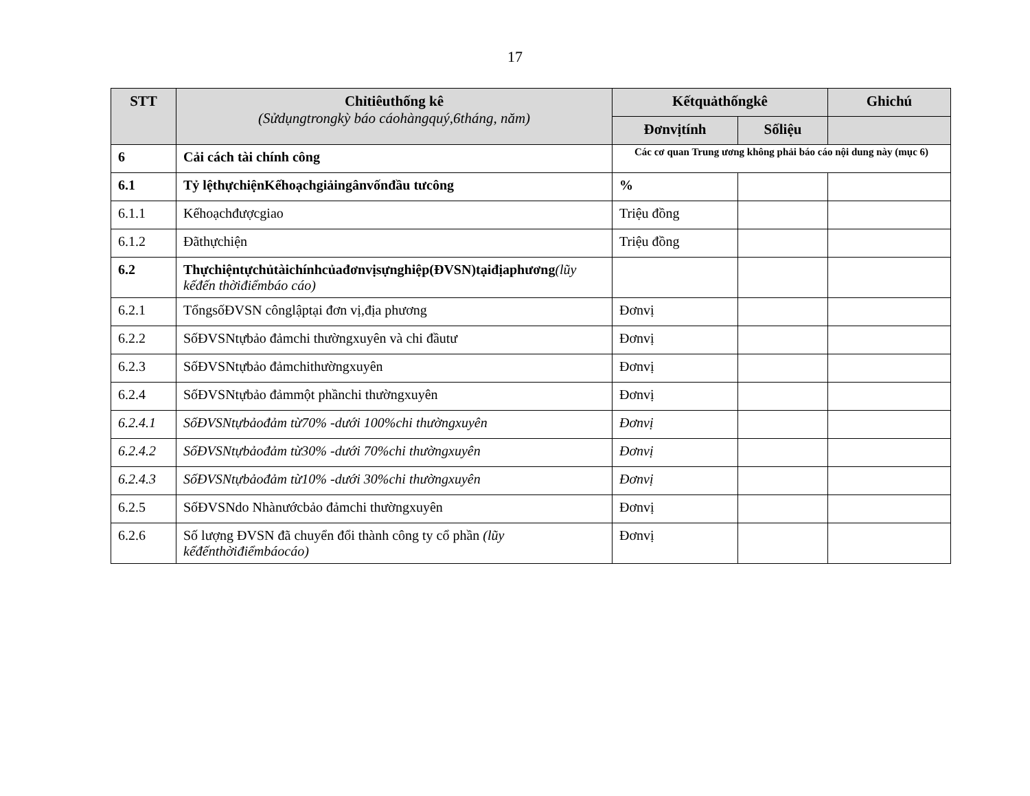17
| STT | Chỉtiêuthống kê (Sửdụngtrongkỳ báo cáohàngquý,6tháng, năm) | Kếtquảthốngkê | | Ghichú |
| --- | --- | --- | --- | --- |
| | | Đơnvịtính | Sốliệu | |
| 6 | Cải cách tài chính công | Các cơ quan Trung ương không phải báo cáo nội dung này (mục 6) | | |
| 6.1 | Tỷ lệthựchiệnKếhoạchgiảingânvốnđầu tưcông | % | | |
| 6.1.1 | Kếhoạchđượcgiao | Triệu đồng | | |
| 6.1.2 | Đãthựchiện | Triệu đồng | | |
| 6.2 | Thựchiệntựchủtàichínhcủađơnvịsựnghiệp(ĐVSN)tạiđịaphương (lũy kếđến thờiđiểmbáo cáo) | | | |
| 6.2.1 | TổngsốĐVSN cônglậptại đơn vị,địa phương | Đơnvị | | |
| 6.2.2 | SốĐVSNtựbảo đảmchi thườngxuyên và chi đầutư | Đơnvị | | |
| 6.2.3 | SốĐVSNtựbảo đảmchithườngxuyên | Đơnvị | | |
| 6.2.4 | SốĐVSNtựbảo đảmmột phầnchi thườngxuyên | Đơnvị | | |
| 6.2.4.1 | SốĐVSNtựbảođảm từ70% -dưới 100%chi thườngxuyên | Đơnvị | | |
| 6.2.4.2 | SốĐVSNtựbảođảm từ30% -dưới 70%chi thườngxuyên | Đơnvị | | |
| 6.2.4.3 | SốĐVSNtựbảođảm từ10% -dưới 30%chi thườngxuyên | Đơnvị | | |
| 6.2.5 | SốĐVSNdo Nhànướcbảo đảmchi thườngxuyên | Đơnvị | | |
| 6.2.6 | Số lượng ĐVSN đã chuyển đổi thành công ty cổ phần (lũy kếđếnthờiđiểmbáocáo) | Đơnvị | | |